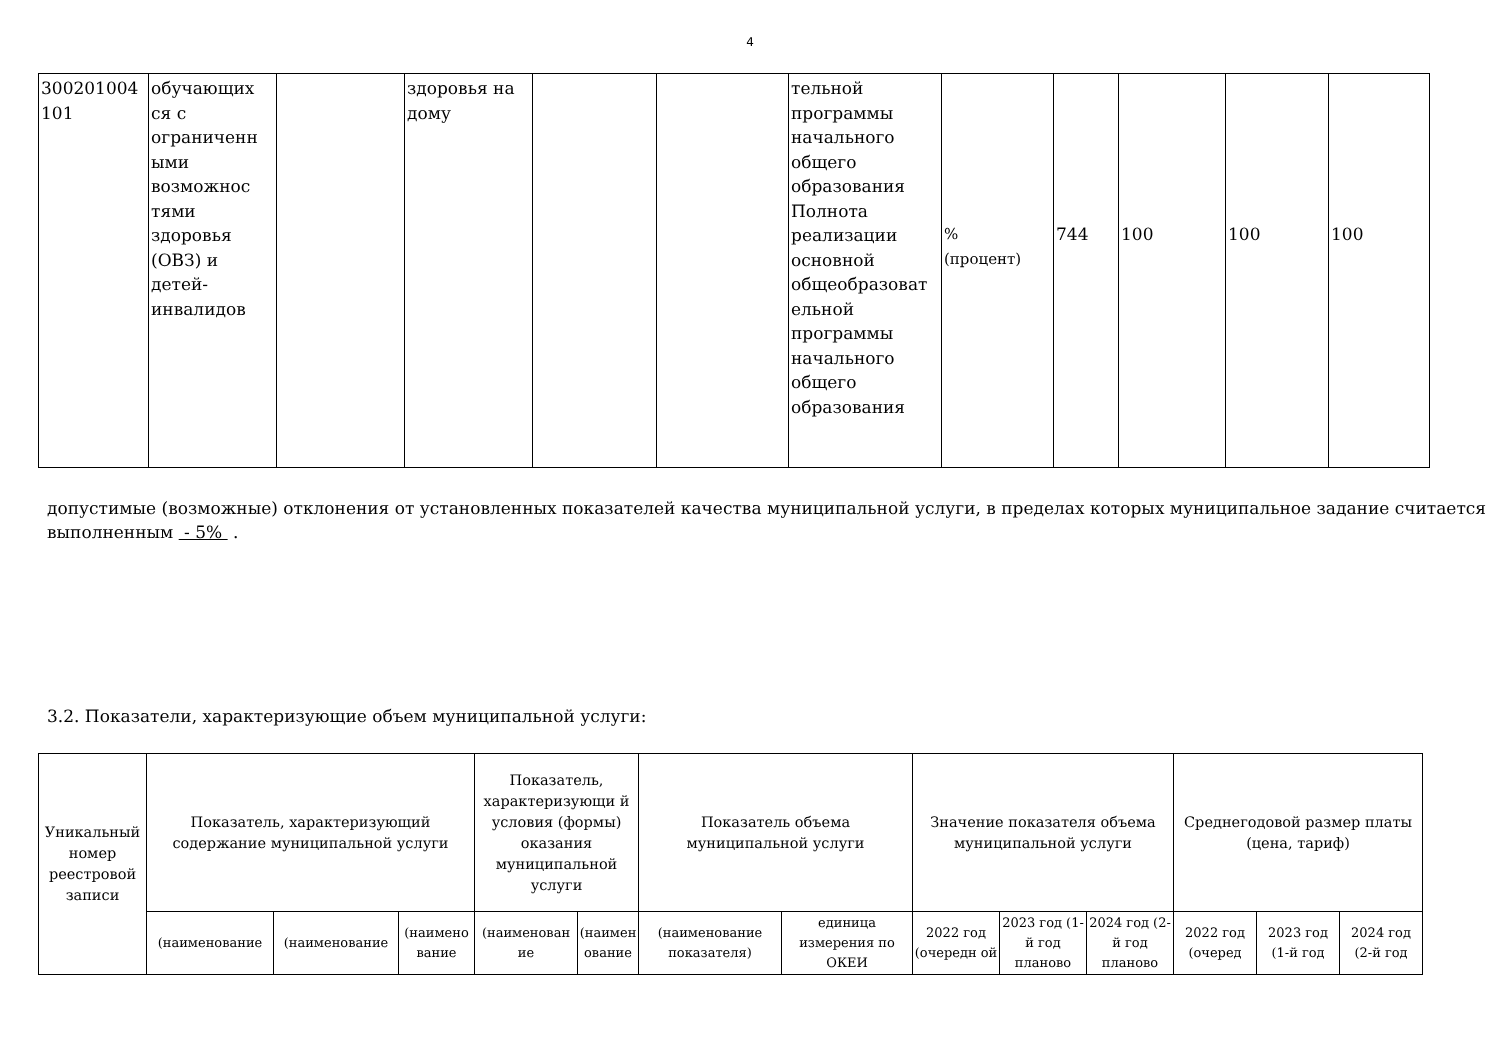4
| 300201004 101 | обучающих ся с ограниченн ыми возможнос тями здоровья (ОВЗ) и детей-инвалидов | | здоровья на дому | | | тельной программы начального общего образования Полнота реализации основной общеобразоват ельной программы начального общего образования | % (процент) | 744 | 100 | 100 | 100 |
допустимые (возможные) отклонения от установленных показателей качества муниципальной услуги, в пределах которых муниципальное задание считается выполненным - 5% .
3.2. Показатели, характеризующие объем муниципальной услуги:
| Уникальный номер реестровой записи | Показатель, характеризующий содержание муниципальной услуги | | | Показатель, характеризующи й условия (формы) оказания муниципальной услуги | | Показатель объема муниципальной услуги | | Значение показателя объема муниципальной услуги | | | Среднегодовой размер платы (цена, тариф) | | |
| --- | --- | --- | --- | --- | --- | --- | --- | --- | --- | --- | --- | --- | --- |
| | (наименование | (наименование | (наимено вание | (наименован ие | (наимен ование | (наименование показателя) | единица измерения по ОКЕИ | 2022 год (очередн ой | 2023 год (1-й год планово | 2024 год (2-й год планово | 2022 год (очеред | 2023 год (1-й год | 2024 год (2-й год |